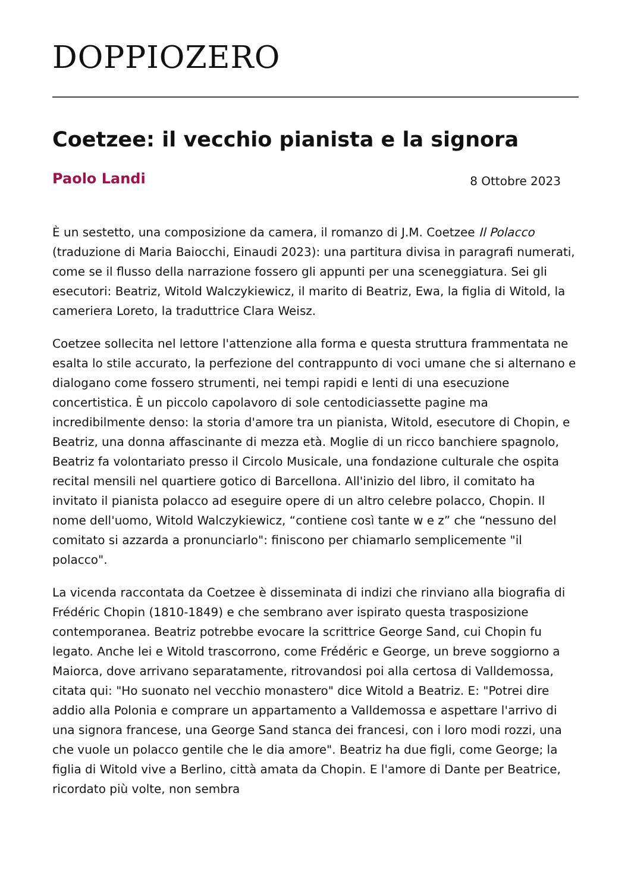DOPPIOZERO
Coetzee: il vecchio pianista e la signora
Paolo Landi 8 Ottobre 2023
È un sestetto, una composizione da camera, il romanzo di J.M. Coetzee Il Polacco (traduzione di Maria Baiocchi, Einaudi 2023): una partitura divisa in paragrafi numerati, come se il flusso della narrazione fossero gli appunti per una sceneggiatura. Sei gli esecutori: Beatriz, Witold Walczykiewicz, il marito di Beatriz, Ewa, la figlia di Witold, la cameriera Loreto, la traduttrice Clara Weisz.
Coetzee sollecita nel lettore l'attenzione alla forma e questa struttura frammentata ne esalta lo stile accurato, la perfezione del contrappunto di voci umane che si alternano e dialogano come fossero strumenti, nei tempi rapidi e lenti di una esecuzione concertistica. È un piccolo capolavoro di sole centodiciassette pagine ma incredibilmente denso: la storia d'amore tra un pianista, Witold, esecutore di Chopin, e Beatriz, una donna affascinante di mezza età. Moglie di un ricco banchiere spagnolo, Beatriz fa volontariato presso il Circolo Musicale, una fondazione culturale che ospita recital mensili nel quartiere gotico di Barcellona. All'inizio del libro, il comitato ha invitato il pianista polacco ad eseguire opere di un altro celebre polacco, Chopin. Il nome dell'uomo, Witold Walczykiewicz, “contiene così tante w e z” che “nessuno del comitato si azzarda a pronunciarlo": finiscono per chiamarlo semplicemente "il polacco".
La vicenda raccontata da Coetzee è disseminata di indizi che rinviano alla biografia di Frédéric Chopin (1810-1849) e che sembrano aver ispirato questa trasposizione contemporanea. Beatriz potrebbe evocare la scrittrice George Sand, cui Chopin fu legato. Anche lei e Witold trascorrono, come Frédéric e George, un breve soggiorno a Maiorca, dove arrivano separatamente, ritrovandosi poi alla certosa di Valldemossa, citata qui: "Ho suonato nel vecchio monastero" dice Witold a Beatriz. E: "Potrei dire addio alla Polonia e comprare un appartamento a Valldemossa e aspettare l'arrivo di una signora francese, una George Sand stanca dei francesi, con i loro modi rozzi, una che vuole un polacco gentile che le dia amore". Beatriz ha due figli, come George; la figlia di Witold vive a Berlino, città amata da Chopin. E l'amore di Dante per Beatrice, ricordato più volte, non sembra